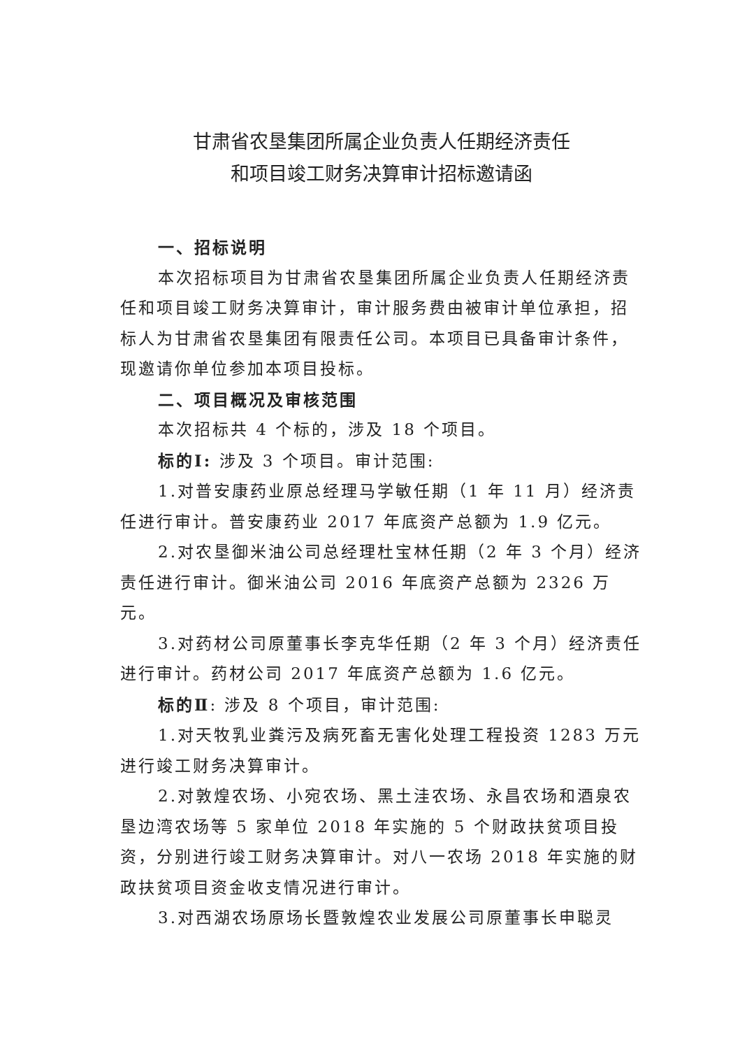甘肃省农垦集团所属企业负责人任期经济责任
和项目竣工财务决算审计招标邀请函
一、招标说明
本次招标项目为甘肃省农垦集团所属企业负责人任期经济责任和项目竣工财务决算审计，审计服务费由被审计单位承担，招标人为甘肃省农垦集团有限责任公司。本项目已具备审计条件，现邀请你单位参加本项目投标。
二、项目概况及审核范围
本次招标共 4 个标的，涉及 18 个项目。
标的Ⅰ: 涉及 3 个项目。审计范围:
1.对普安康药业原总经理马学敏任期（1 年 11 月）经济责任进行审计。普安康药业 2017 年底资产总额为 1.9 亿元。
2.对农垦御米油公司总经理杜宝林任期（2 年 3 个月）经济责任进行审计。御米油公司 2016 年底资产总额为 2326 万元。
3.对药材公司原董事长李克华任期（2 年 3 个月）经济责任进行审计。药材公司 2017 年底资产总额为 1.6 亿元。
标的Ⅱ: 涉及 8 个项目，审计范围:
1.对天牧乳业粪污及病死畜无害化处理工程投资 1283 万元进行竣工财务决算审计。
2.对敦煌农场、小宛农场、黑土洼农场、永昌农场和酒泉农垦边湾农场等 5 家单位 2018 年实施的 5 个财政扶贫项目投资，分别进行竣工财务决算审计。对八一农场 2018 年实施的财政扶贫项目资金收支情况进行审计。
3.对西湖农场原场长暨敦煌农业发展公司原董事长申聪灵